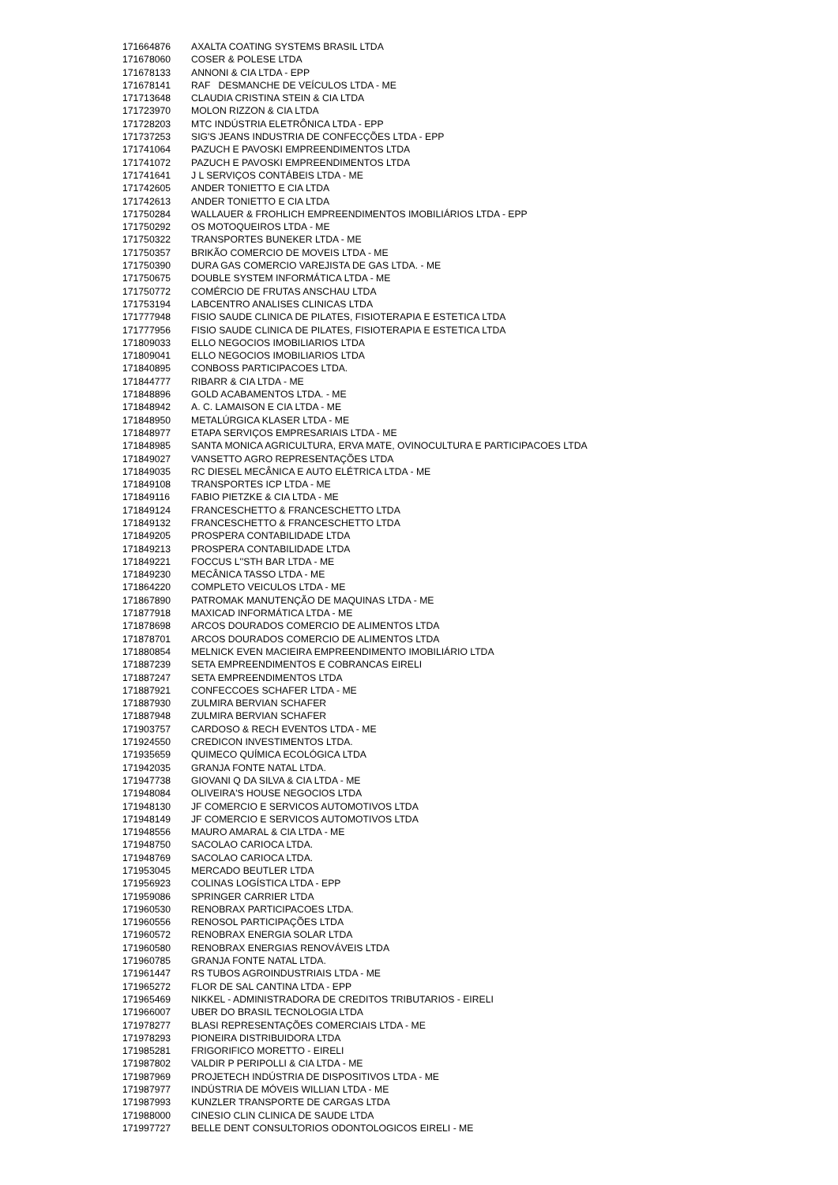| 171664876 | AXALTA COATING SYSTEMS BRASIL LTDA |
| 171678060 | COSER & POLESE LTDA |
| 171678133 | ANNONI & CIA LTDA - EPP |
| 171678141 | RAF DESMANCHE DE VEÍCULOS LTDA - ME |
| 171713648 | CLAUDIA CRISTINA STEIN & CIA LTDA |
| 171723970 | MOLON RIZZON & CIA LTDA |
| 171728203 | MTC INDÚSTRIA ELETRÔNICA LTDA - EPP |
| 171737253 | SIG'S JEANS INDUSTRIA DE CONFECÇÕES LTDA - EPP |
| 171741064 | PAZUCH E PAVOSKI EMPREENDIMENTOS LTDA |
| 171741072 | PAZUCH E PAVOSKI EMPREENDIMENTOS LTDA |
| 171741641 | J L SERVIÇOS CONTÁBEIS LTDA - ME |
| 171742605 | ANDER TONIETTO E CIA LTDA |
| 171742613 | ANDER TONIETTO E CIA LTDA |
| 171750284 | WALLAUER & FROHLICH EMPREENDIMENTOS IMOBILIÁRIOS LTDA - EPP |
| 171750292 | OS MOTOQUEIROS LTDA - ME |
| 171750322 | TRANSPORTES BUNEKER LTDA - ME |
| 171750357 | BRIKÃO COMERCIO DE MOVEIS LTDA - ME |
| 171750390 | DURA GAS COMERCIO VAREJISTA DE GAS LTDA. - ME |
| 171750675 | DOUBLE SYSTEM INFORMÁTICA LTDA - ME |
| 171750772 | COMÉRCIO DE FRUTAS ANSCHAU LTDA |
| 171753194 | LABCENTRO ANALISES CLINICAS LTDA |
| 171777948 | FISIO SAUDE CLINICA DE PILATES, FISIOTERAPIA E ESTETICA LTDA |
| 171777956 | FISIO SAUDE CLINICA DE PILATES, FISIOTERAPIA E ESTETICA LTDA |
| 171809033 | ELLO NEGOCIOS IMOBILIARIOS LTDA |
| 171809041 | ELLO NEGOCIOS IMOBILIARIOS LTDA |
| 171840895 | CONBOSS PARTICIPACOES LTDA. |
| 171844777 | RIBARR & CIA LTDA - ME |
| 171848896 | GOLD ACABAMENTOS LTDA. - ME |
| 171848942 | A. C. LAMAISON E CIA LTDA - ME |
| 171848950 | METALÚRGICA KLASER LTDA - ME |
| 171848977 | ETAPA SERVIÇOS EMPRESARIAIS LTDA - ME |
| 171848985 | SANTA MONICA AGRICULTURA, ERVA MATE, OVINOCULTURA E PARTICIPACOES LTDA |
| 171849027 | VANSETTO AGRO REPRESENTAÇÕES LTDA |
| 171849035 | RC DIESEL MECÂNICA E AUTO ELÉTRICA LTDA - ME |
| 171849108 | TRANSPORTES ICP LTDA - ME |
| 171849116 | FABIO PIETZKE & CIA LTDA - ME |
| 171849124 | FRANCESCHETTO & FRANCESCHETTO LTDA |
| 171849132 | FRANCESCHETTO & FRANCESCHETTO LTDA |
| 171849205 | PROSPERA CONTABILIDADE LTDA |
| 171849213 | PROSPERA CONTABILIDADE LTDA |
| 171849221 | FOCCUS L''STH BAR LTDA - ME |
| 171849230 | MECÂNICA TASSO LTDA - ME |
| 171864220 | COMPLETO VEICULOS LTDA - ME |
| 171867890 | PATROMAK MANUTENÇÃO DE MAQUINAS LTDA - ME |
| 171877918 | MAXICAD INFORMÁTICA LTDA - ME |
| 171878698 | ARCOS DOURADOS COMERCIO DE ALIMENTOS LTDA |
| 171878701 | ARCOS DOURADOS COMERCIO DE ALIMENTOS LTDA |
| 171880854 | MELNICK EVEN MACIEIRA EMPREENDIMENTO IMOBILIÁRIO LTDA |
| 171887239 | SETA EMPREENDIMENTOS E COBRANCAS EIRELI |
| 171887247 | SETA EMPREENDIMENTOS LTDA |
| 171887921 | CONFECCOES SCHAFER LTDA - ME |
| 171887930 | ZULMIRA BERVIAN SCHAFER |
| 171887948 | ZULMIRA BERVIAN SCHAFER |
| 171903757 | CARDOSO & RECH EVENTOS LTDA - ME |
| 171924550 | CREDICON INVESTIMENTOS LTDA. |
| 171935659 | QUIMECO QUÍMICA ECOLÓGICA LTDA |
| 171942035 | GRANJA FONTE NATAL LTDA. |
| 171947738 | GIOVANI Q DA SILVA & CIA LTDA - ME |
| 171948084 | OLIVEIRA'S HOUSE NEGOCIOS LTDA |
| 171948130 | JF COMERCIO E SERVICOS AUTOMOTIVOS LTDA |
| 171948149 | JF COMERCIO E SERVICOS AUTOMOTIVOS LTDA |
| 171948556 | MAURO AMARAL & CIA LTDA - ME |
| 171948750 | SACOLAO CARIOCA LTDA. |
| 171948769 | SACOLAO CARIOCA LTDA. |
| 171953045 | MERCADO BEUTLER LTDA |
| 171956923 | COLINAS LOGÍSTICA LTDA - EPP |
| 171959086 | SPRINGER CARRIER LTDA |
| 171960530 | RENOBRAX PARTICIPACOES LTDA. |
| 171960556 | RENOSOL PARTICIPAÇÕES LTDA |
| 171960572 | RENOBRAX ENERGIA SOLAR LTDA |
| 171960580 | RENOBRAX ENERGIAS RENOVÁVEIS LTDA |
| 171960785 | GRANJA FONTE NATAL LTDA. |
| 171961447 | RS TUBOS AGROINDUSTRIAIS LTDA - ME |
| 171965272 | FLOR DE SAL CANTINA LTDA - EPP |
| 171965469 | NIKKEL - ADMINISTRADORA DE CREDITOS TRIBUTARIOS - EIRELI |
| 171966007 | UBER DO BRASIL TECNOLOGIA LTDA |
| 171978277 | BLASI REPRESENTAÇÕES COMERCIAIS LTDA - ME |
| 171978293 | PIONEIRA DISTRIBUIDORA LTDA |
| 171985281 | FRIGORIFICO MORETTO - EIRELI |
| 171987802 | VALDIR P PERIPOLLI & CIA LTDA - ME |
| 171987969 | PROJETECH INDÚSTRIA DE DISPOSITIVOS LTDA - ME |
| 171987977 | INDÚSTRIA DE MÓVEIS WILLIAN LTDA - ME |
| 171987993 | KUNZLER TRANSPORTE DE CARGAS LTDA |
| 171988000 | CINESIO CLIN CLINICA DE SAUDE LTDA |
| 171997727 | BELLE DENT CONSULTORIOS ODONTOLOGICOS EIRELI - ME |